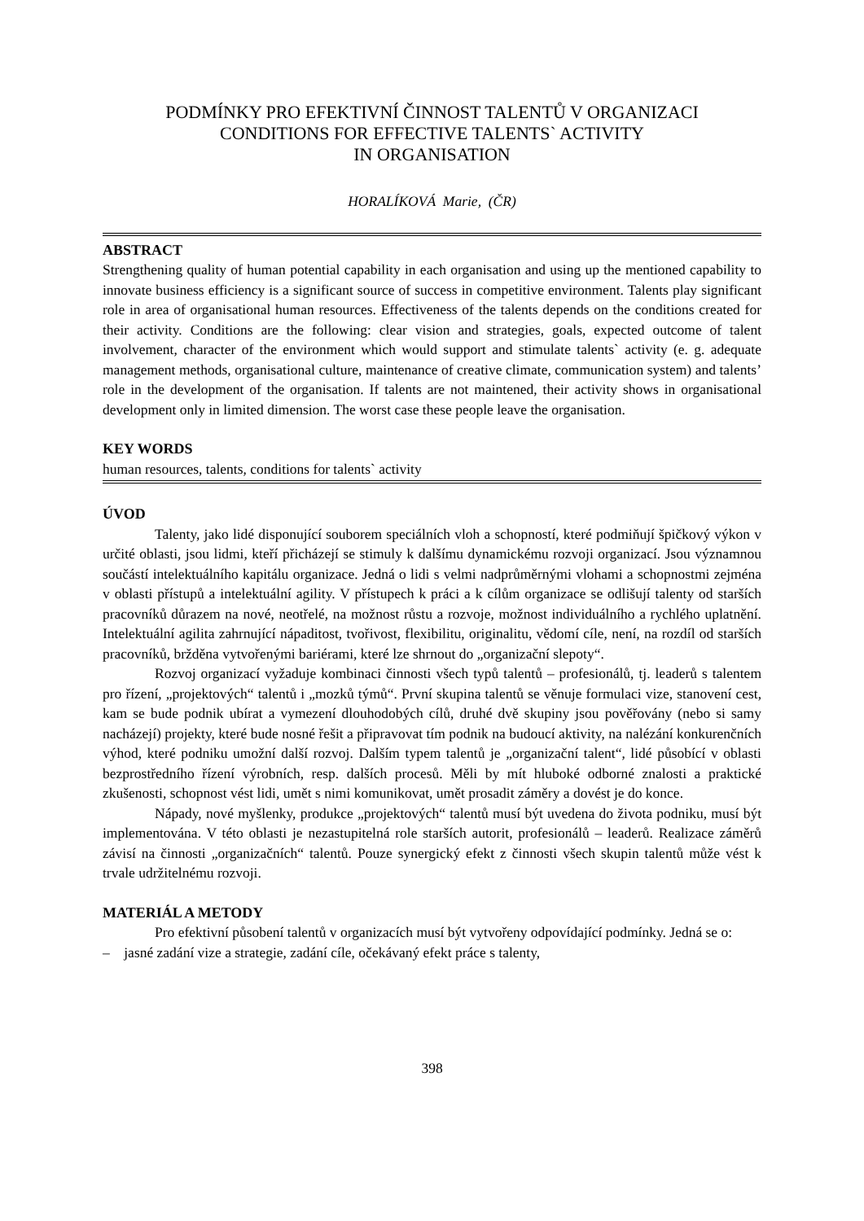PODMÍNKY PRO EFEKTIVNÍ ČINNOST TALENTŮ V ORGANIZACI
CONDITIONS FOR EFFECTIVE TALENTS` ACTIVITY
IN ORGANISATION
HORALÍKOVÁ Marie, (ČR)
ABSTRACT
Strengthening quality of human potential capability in each organisation and using up the mentioned capability to innovate business efficiency is a significant source of success in competitive environment. Talents play significant role in area of organisational human resources. Effectiveness of the talents depends on the conditions created for their activity. Conditions are the following: clear vision and strategies, goals, expected outcome of talent involvement, character of the environment which would support and stimulate talents` activity (e. g. adequate management methods, organisational culture, maintenance of creative climate, communication system) and talents’ role in the development of the organisation. If talents are not maintened, their activity shows in organisational development only in limited dimension. The worst case these people leave the organisation.
KEY WORDS
human resources, talents, conditions for talents` activity
ÚVOD
Talenty, jako lidé disponující souborem speciálních vloh a schopností, které podmiňují špičkový výkon v určité oblasti, jsou lidmi, kteří přicházejí se stimuly k dalšímu dynamickému rozvoji organizací. Jsou významnou součástí intelektuálního kapitálu organizace. Jedná o lidi s velmi nadprůměrnými vlohami a schopnostmi zejména v oblasti přístupů a intelektuální agility. V přístupech k práci a k cílům organizace se odlišují talenty od starších pracovníků důrazem na nové, neotřelé, na možnost růstu a rozvoje, možnost individuálního a rychlého uplatnění. Intelektuální agilita zahrnující nápaditost, tvořivost, flexibilitu, originalitu, vědomí cíle, není, na rozdíl od starších pracovníků, bržděna vytvořenými bariérami, které lze shrnout do „organizační slepoty“.
Rozvoj organizací vyžaduje kombinaci činnosti všech typů talentů – profesionálů, tj. leaderů s talentem pro řízení, „projektových“ talentů i „mozků týmů“. První skupina talentů se věnuje formulaci vize, stanovení cest, kam se bude podnik ubírat a vymezení dlouhodobých cílů, druhé dvě skupiny jsou pověřovány (nebo si samy nacházejí) projekty, které bude nosné řešit a připravovat tím podnik na budoucí aktivity, na nalézání konkurenčních výhod, které podniku umožní další rozvoj. Dalším typem talentů je „organizační talent“, lidé působící v oblasti bezprostředního řízení výrobních, resp. dalších procesů. Měli by mít hluboké odborné znalosti a praktické zkušenosti, schopnost vést lidi, umět s nimi komunikovat, umět prosadit záměry a dovést je do konce.
Nápady, nové myšlenky, produkce „projektových“ talentů musí být uvedena do života podniku, musí být implementována. V této oblasti je nezastupitelná role starších autorit, profesionálů – leaderů. Realizace záměrů závisí na činnosti „organizačních“ talentů. Pouze synergický efekt z činnosti všech skupin talentů může vést k trvale udržitelnému rozvoji.
MATERIÁL A METODY
Pro efektivní působení talentů v organizacích musí být vytvořeny odpovídající podmínky. Jedná se o:
– jasné zadání vize a strategie, zadání cíle, očekávaný efekt práce s talenty,
398